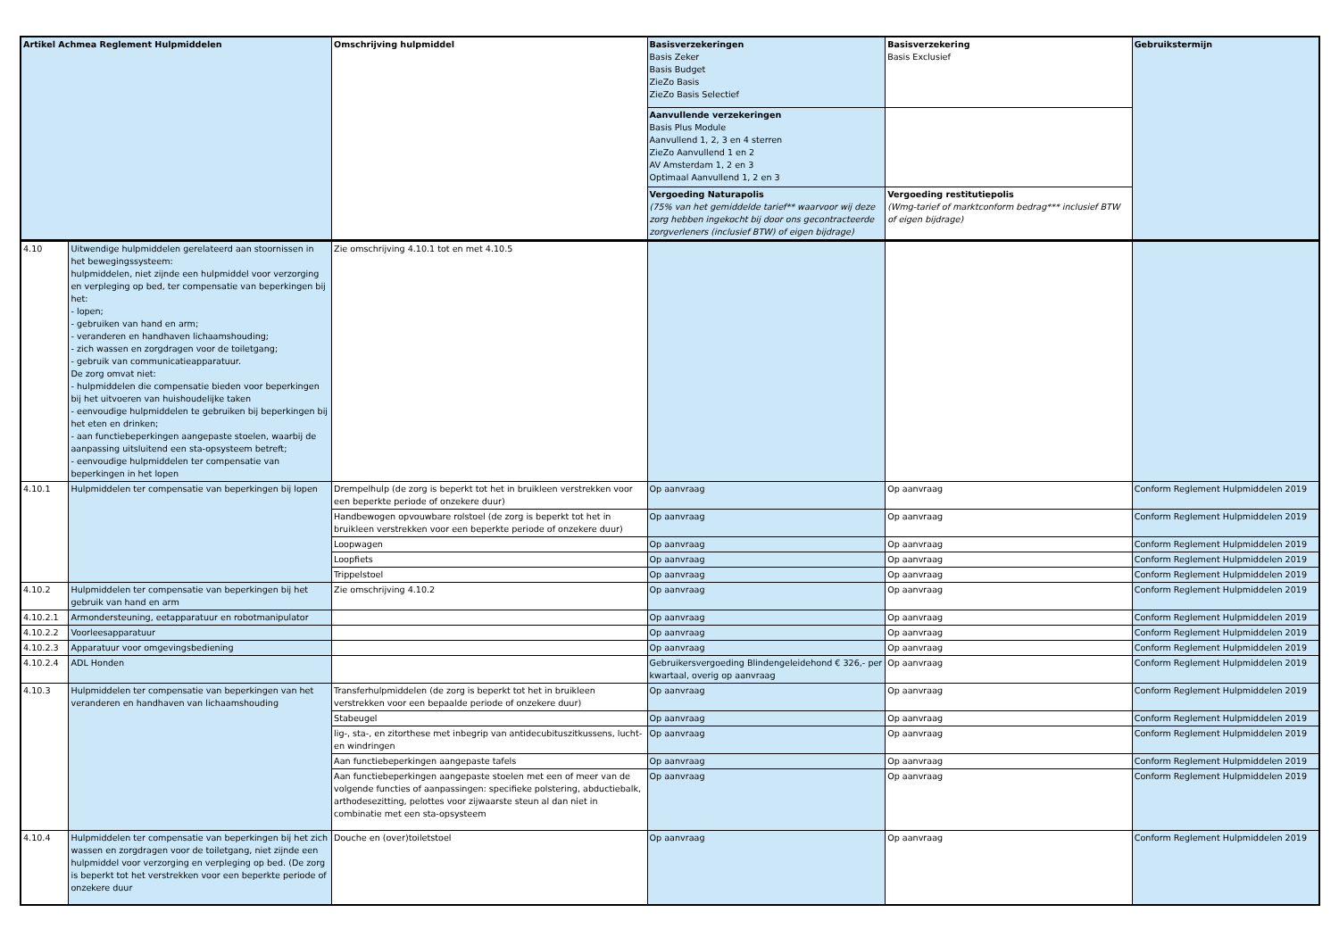| Artikel Achmea Reglement Hulpmiddelen | | Omschrijving hulpmiddel | Basisverzekeringen Basis Zeker Basis Budget ZieZo Basis ZieZo Basis Selectief | Basisverzekering Basis Exclusief | Gebruikstermijn |
| | | | Aanvullende verzekeringen Basis Plus Module Aanvullend 1, 2, 3 en 4 sterren ZieZo Aanvullend 1 en 2 AV Amsterdam 1, 2 en 3 Optimaal Aanvullend 1, 2 en 3 | | |
| | | | Vergoeding Naturapolis (75% van het gemiddelde tarief** waarvoor wij deze zorg hebben ingekocht bij door ons gecontracteerde zorgverleners (inclusief BTW) of eigen bijdrage) | Vergoeding restitutiepolis (Wmg-tarief of marktconform bedrag*** inclusief BTW of eigen bijdrage) | |
| 4.10 | Uitwendige hulpmiddelen gerelateerd aan stoornissen in het bewegingssysteem: hulpmiddelen, niet zijnde een hulpmiddel voor verzorging en verpleging op bed, ter compensatie van beperkingen bij het: - lopen; - gebruiken van hand en arm; - veranderen en handhaven lichaamshouding; - zich wassen en zorgdragen voor de toiletgang; - gebruik van communicatieapparatuur. De zorg omvat niet: - hulpmiddelen die compensatie bieden voor beperkingen bij het uitvoeren van huishoudelijke taken - eenvoudige hulpmiddelen te gebruiken bij beperkingen bij het eten en drinken; - aan functiebeperkingen aangepaste stoelen, waarbij de aanpassing uitsluitend een sta-opsysteem betreft; - eenvoudige hulpmiddelen ter compensatie van beperkingen in het lopen | Zie omschrijving 4.10.1 tot en met 4.10.5 | | | |
| 4.10.1 | Hulpmiddelen ter compensatie van beperkingen bij lopen | Drempelhulp (de zorg is beperkt tot het in bruikleen verstrekken voor een beperkte periode of onzekere duur) | Op aanvraag | Op aanvraag | Conform Reglement Hulpmiddelen 2019 |
| | | Handbewogen opvouwbare rolstoel (de zorg is beperkt tot het in bruikleen verstrekken voor een beperkte periode of onzekere duur) | Op aanvraag | Op aanvraag | Conform Reglement Hulpmiddelen 2019 |
| | | Loopwagen | Op aanvraag | Op aanvraag | Conform Reglement Hulpmiddelen 2019 |
| | | Loopfiets | Op aanvraag | Op aanvraag | Conform Reglement Hulpmiddelen 2019 |
| | | Trippelstoel | Op aanvraag | Op aanvraag | Conform Reglement Hulpmiddelen 2019 |
| 4.10.2 | Hulpmiddelen ter compensatie van beperkingen bij het gebruik van hand en arm | Zie omschrijving 4.10.2 | Op aanvraag | Op aanvraag | Conform Reglement Hulpmiddelen 2019 |
| 4.10.2.1 | Armondersteuning, eetapparatuur en robotmanipulator | | Op aanvraag | Op aanvraag | Conform Reglement Hulpmiddelen 2019 |
| 4.10.2.2 | Voorleesapparatuur | | Op aanvraag | Op aanvraag | Conform Reglement Hulpmiddelen 2019 |
| 4.10.2.3 | Apparatuur voor omgevingsbediening | | Op aanvraag | Op aanvraag | Conform Reglement Hulpmiddelen 2019 |
| 4.10.2.4 | ADL Honden | | Gebruikersvergoeding Blindengeleidehond € 326,- per kwartaal, overig op aanvraag | Op aanvraag | Conform Reglement Hulpmiddelen 2019 |
| 4.10.3 | Hulpmiddelen ter compensatie van beperkingen van het veranderen en handhaven van lichaamshouding | Transferhulpmiddelen (de zorg is beperkt tot het in bruikleen verstrekken voor een bepaalde periode of onzekere duur) | Op aanvraag | Op aanvraag | Conform Reglement Hulpmiddelen 2019 |
| | | Stabeugel | Op aanvraag | Op aanvraag | Conform Reglement Hulpmiddelen 2019 |
| | | lig-, sta-, en zitorthese met inbegrip van antidecubituszitkussens, lucht- en windringen | Op aanvraag | Op aanvraag | Conform Reglement Hulpmiddelen 2019 |
| | | Aan functiebeperkingen aangepaste tafels | Op aanvraag | Op aanvraag | Conform Reglement Hulpmiddelen 2019 |
| | | Aan functiebeperkingen aangepaste stoelen met een of meer van de volgende functies of aanpassingen: specifieke polstering, abductiebalk, arthodesezitting, pelottes voor zijwaarste steun al dan niet in combinatie met een sta-opsysteem | Op aanvraag | Op aanvraag | Conform Reglement Hulpmiddelen 2019 |
| 4.10.4 | Hulpmiddelen ter compensatie van beperkingen bij het zich wassen en zorgdragen voor de toiletgang, niet zijnde een hulpmiddel voor verzorging en verpleging op bed. (De zorg is beperkt tot het verstrekken voor een beperkte periode of onzekere duur | Douche en (over)toiletstoel | Op aanvraag | Op aanvraag | Conform Reglement Hulpmiddelen 2019 |